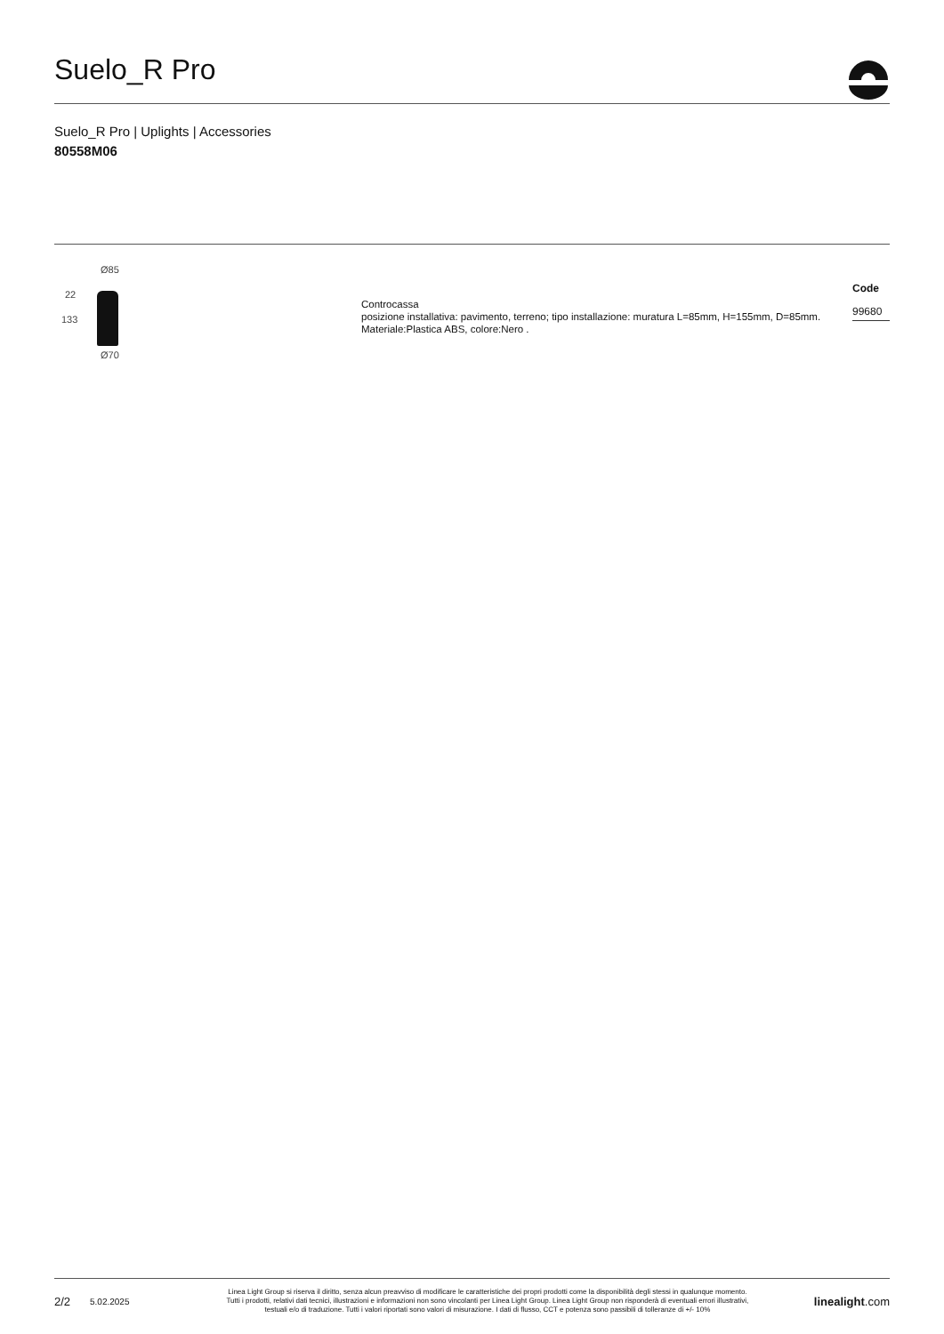Suelo_R Pro
Suelo_R Pro | Uplights | Accessories
80558M06
Ø85
22
133
Ø70
Controcassa
posizione installativa: pavimento, terreno; tipo installazione: muratura L=85mm, H=155mm, D=85mm.
Materiale:Plastica ABS, colore:Nero .
Code
99680
2/2 5.02.2025 Linea Light Group si riserva il diritto, senza alcun preavviso di modificare le caratteristiche dei propri prodotti come la disponibilità degli stessi in qualunque momento.
Tutti i prodotti, relativi dati tecnici, illustrazioni e informazioni non sono vincolanti per Linea Light Group. Linea Light Group non risponderà di eventuali errori illustrativi,
testuali e/o di traduzione. Tutti i valori riportati sono valori di misurazione. I dati di flusso, CCT e potenza sono passibili di tolleranze di +/- 10% linealight.com